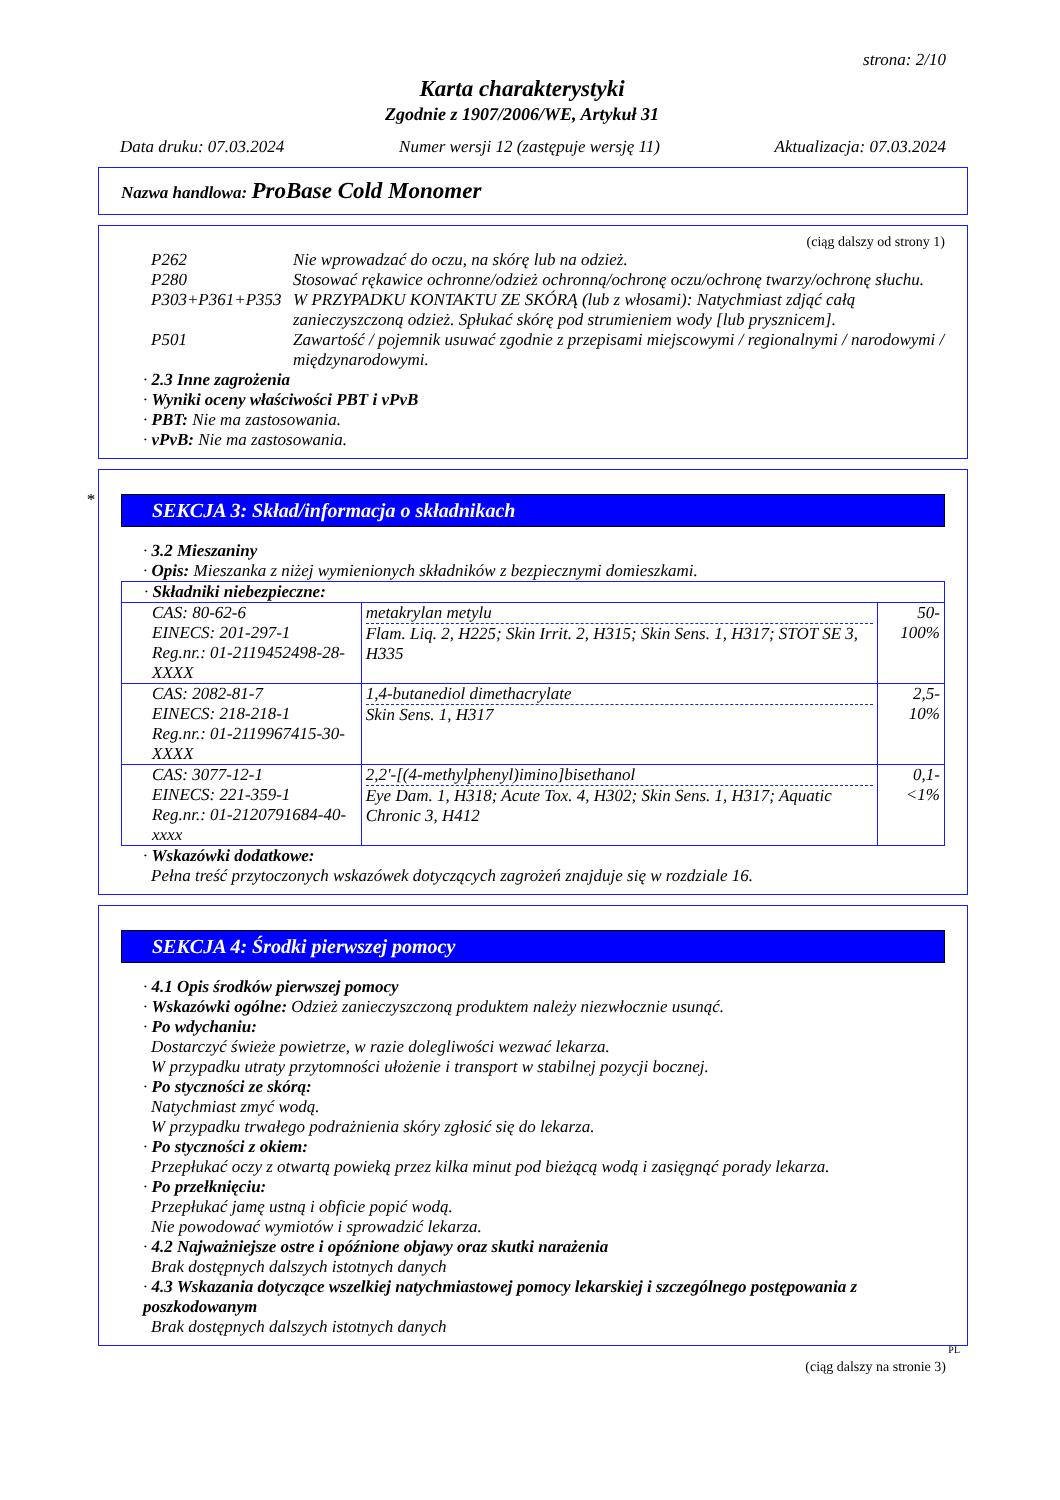strona: 2/10
Karta charakterystyki
Zgodnie z 1907/2006/WE, Artykuł 31
Data druku: 07.03.2024 Numer wersji 12 (zastępuje wersję 11) Aktualizacja: 07.03.2024
Nazwa handlowa: ProBase Cold Monomer
(ciąg dalszy od strony 1)
P262 Nie wprowadzać do oczu, na skórę lub na odzież.
P280 Stosować rękawice ochronne/odzież ochronną/ochronę oczu/ochronę twarzy/ochronę słuchu.
P303+P361+P353 W PRZYPADKU KONTAKTU ZE SKÓRĄ (lub z włosami): Natychmiast zdjąć całą zanieczyszczoną odzież. Spłukać skórę pod strumieniem wody [lub prysznicem].
P501 Zawartość / pojemnik usuwać zgodnie z przepisami miejscowymi / regionalnymi / narodowymi / międzynarodowymi.
· 2.3 Inne zagrożenia
· Wyniki oceny właściwości PBT i vPvB
· PBT: Nie ma zastosowania.
· vPvB: Nie ma zastosowania.
*
SEKCJA 3: Skład/informacja o składnikach
· 3.2 Mieszaniny
· Opis: Mieszanka z niżej wymienionych składników z bezpiecznymi domieszkami.
| · Składniki niebezpieczne: | | |
| CAS: 80-62-6 EINECS: 201-297-1 Reg.nr.: 01-2119452498-28-XXXX | metakrylan metylu Flam. Liq. 2, H225; Skin Irrit. 2, H315; Skin Sens. 1, H317; STOT SE 3, H335 | 50-100% |
| CAS: 2082-81-7 EINECS: 218-218-1 Reg.nr.: 01-2119967415-30-XXXX | 1,4-butanediol dimethacrylate Skin Sens. 1, H317 | 2,5-10% |
| CAS: 3077-12-1 EINECS: 221-359-1 Reg.nr.: 01-2120791684-40-xxxx | 2,2'-[(4-methylphenyl)imino]bisethanol Eye Dam. 1, H318; Acute Tox. 4, H302; Skin Sens. 1, H317; Aquatic Chronic 3, H412 | 0,1-<1% |
· Wskazówki dodatkowe:
Pełna treść przytoczonych wskazówek dotyczących zagrożeń znajduje się w rozdziale 16.
SEKCJA 4: Środki pierwszej pomocy
· 4.1 Opis środków pierwszej pomocy
· Wskazówki ogólne: Odzież zanieczyszczoną produktem należy niezwłocznie usunąć.
· Po wdychaniu:
Dostarczyć świeże powietrze, w razie dolegliwości wezwać lekarza.
W przypadku utraty przytomności ułożenie i transport w stabilnej pozycji bocznej.
· Po styczności ze skórą:
Natychmiast zmyć wodą.
W przypadku trwałego podrażnienia skóry zgłosić się do lekarza.
· Po styczności z okiem:
Przepłukać oczy z otwartą powieką przez kilka minut pod bieżącą wodą i zasięgnąć porady lekarza.
· Po przełknięciu:
Przepłukać jamę ustną i obficie popić wodą.
Nie powodować wymiotów i sprowadzić lekarza.
· 4.2 Najważniejsze ostre i opóźnione objawy oraz skutki narażenia
Brak dostępnych dalszych istotnych danych
· 4.3 Wskazania dotyczące wszelkiej natychmiastowej pomocy lekarskiej i szczególnego postępowania z poszkodowanym
Brak dostępnych dalszych istotnych danych
PL
(ciąg dalszy na stronie 3)